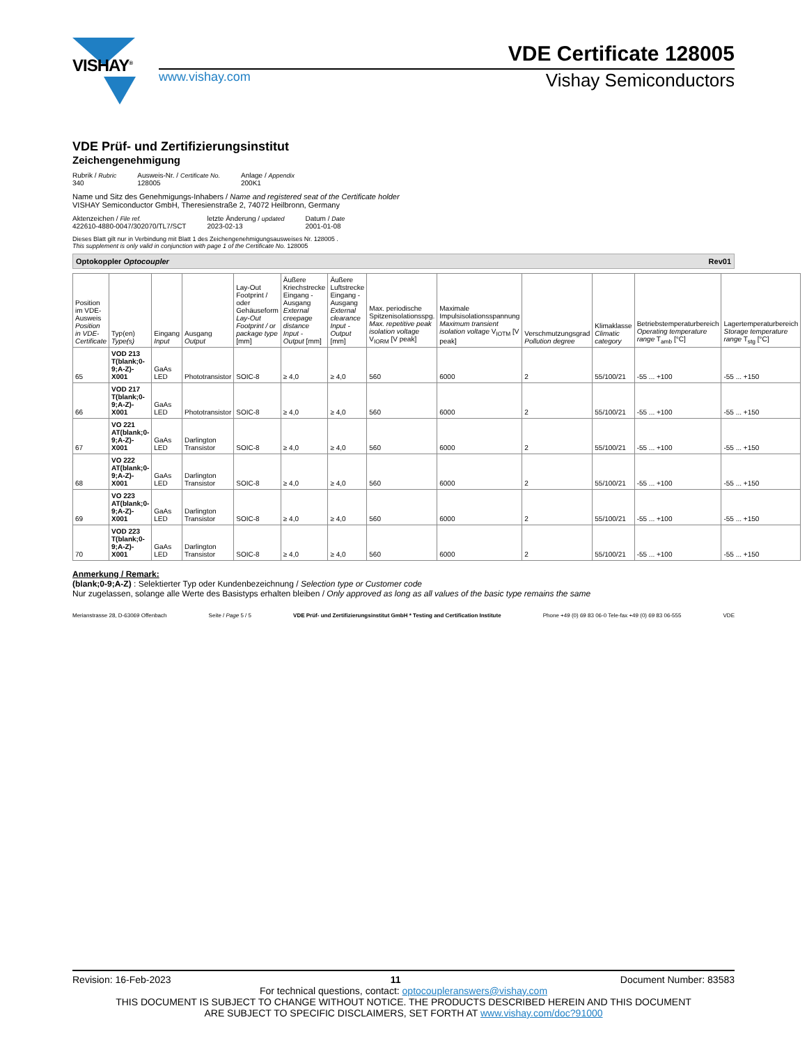VISHAY<sup>®</sup>
VDE Certificate 128005
www.vishay.com Vishay Semiconductors
VDE Prüf- und Zertifizierungsinstitut
Zeichengenehmigung
Rubrik / Rubric
340
Ausweis-Nr. / Certificate No.
128005
Anlage / Appendix
200K1
Name und Sitz des Genehmigungs-Inhabers / Name and registered seat of the Certificate holder
VISHAY Semiconductor GmbH, Theresienstraße 2, 74072 Heilbronn, Germany
Aktenzeichen / File ref.
422610-4880-0047/302070/TL7/SCT
letzte Änderung / updated
2023-02-13
Datum / Date
2001-01-08
Dieses Blatt gilt nur in Verbindung mit Blatt 1 des Zeichengenehmigungsausweises Nr. 128005 .
This supplement is only valid in conjunction with page 1 of the Certificate No. 128005
Optokoppler Optocoupler Rev01
| Position im VDE-Ausweis Position in VDE-Certificate | Typ(en) Type(s) | Eingang Input | Ausgang Output | Lay-Out Footprint / oder Gehäuseform Lay-Out Footprint / or package type [mm] | Äußere Kriechstrecke Eingang - Ausgang External creepage distance Input - Output [mm] | Äußere Luftstrecke Eingang - Ausgang External clearance Input - Output [mm] | Max. periodische Spitzenisolationsspg. Max. repetitive peak isolation voltage V<sub>IORM</sub> [V peak] | Maximale Impulsisolationsspannung Maximum transient isolation voltage V<sub>IOTM</sub> [V peak] | Verschmutzungsgrad Pollution degree | Klimaklasse Climatic category | Betriebstemperaturbereich Operating temperature range T<sub>amb</sub> [°C] | Lagertemperaturbereich Storage temperature range T<sub>stg</sub> [°C] |
| --- | --- | --- | --- | --- | --- | --- | --- | --- | --- | --- | --- | --- |
| 65 | VOD 213 T(blank;0-9;A-Z)-X001 | GaAs LED | Phototransistor | SOIC-8 | ≥ 4,0 | ≥ 4,0 | 560 | 6000 | 2 | 55/100/21 | -55 ... +100 | -55 ... +150 |
| 66 | VOD 217 T(blank;0-9;A-Z)-X001 | GaAs LED | Phototransistor | SOIC-8 | ≥ 4,0 | ≥ 4,0 | 560 | 6000 | 2 | 55/100/21 | -55 ... +100 | -55 ... +150 |
| 67 | VO 221 AT(blank;0-9;A-Z)-X001 | GaAs LED | Darlington Transistor | SOIC-8 | ≥ 4,0 | ≥ 4,0 | 560 | 6000 | 2 | 55/100/21 | -55 ... +100 | -55 ... +150 |
| 68 | VO 222 AT(blank;0-9;A-Z)-X001 | GaAs LED | Darlington Transistor | SOIC-8 | ≥ 4,0 | ≥ 4,0 | 560 | 6000 | 2 | 55/100/21 | -55 ... +100 | -55 ... +150 |
| 69 | VO 223 AT(blank;0-9;A-Z)-X001 | GaAs LED | Darlington Transistor | SOIC-8 | ≥ 4,0 | ≥ 4,0 | 560 | 6000 | 2 | 55/100/21 | -55 ... +100 | -55 ... +150 |
| 70 | VOD 223 T(blank;0-9;A-Z)-X001 | GaAs LED | Darlington Transistor | SOIC-8 | ≥ 4,0 | ≥ 4,0 | 560 | 6000 | 2 | 55/100/21 | -55 ... +100 | -55 ... +150 |
Anmerkung / Remark:
(blank;0-9;A-Z) : Selektierter Typ oder Kundenbezeichnung / Selection type or Customer code
Nur zugelassen, solange alle Werte des Basistyps erhalten bleiben / Only approved as long as all values of the basic type remains the same
Merianstrasse 28, D-63069 Offenbach Seite / Page 5 / 5 VDE Prüf- und Zertifizierungsinstitut GmbH * Testing and Certification Institute Phone +49 (0) 69 83 06-0 Tele-fax +49 (0) 69 83 06-555 VDE
Revision: 16-Feb-2023 11 Document Number: 83583
For technical questions, contact: optocoupleranswers@vishay.com
THIS DOCUMENT IS SUBJECT TO CHANGE WITHOUT NOTICE. THE PRODUCTS DESCRIBED HEREIN AND THIS DOCUMENT
ARE SUBJECT TO SPECIFIC DISCLAIMERS, SET FORTH AT www.vishay.com/doc?91000